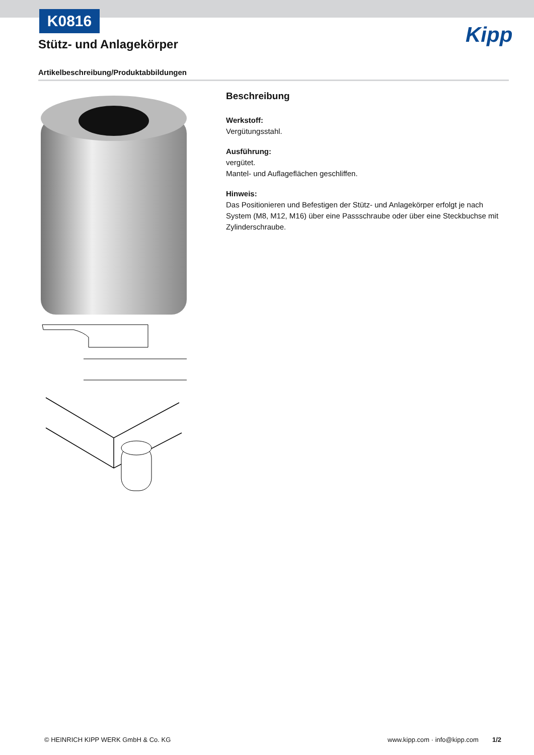K0816
Stütz- und Anlagekörper Kipp
Artikelbeschreibung/Produktabbildungen
Beschreibung
Werkstoff:
Vergütungsstahl.
Ausführung:
vergütet.
Mantel- und Auflageflächen geschliffen.
Hinweis:
Das Positionieren und Befestigen der Stütz- und Anlagekörper erfolgt je nach System (M8, M12, M16) über eine Passschraube oder über eine Steckbuchse mit Zylinderschraube.
© HEINRICH KIPP WERK GmbH & Co. KG
www.kipp.com · info@kipp.com 1/2